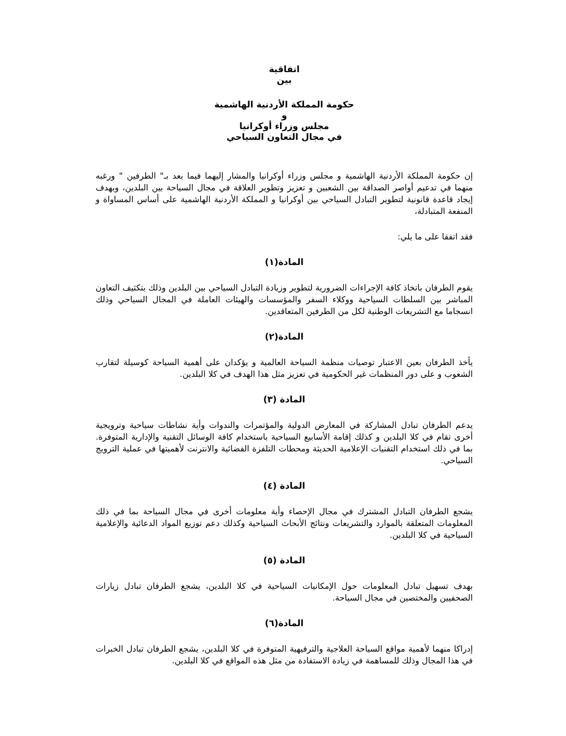اتفاقية
بين
حكومة المملكة الأردنية الهاشمية
و
مجلس وزراء أوكرانيا
في مجال التعاون السياحي
إن حكومة المملكة الأردنية الهاشمية و مجلس وزراء أوكرانيا والمشار إليهما فيما بعد بـ" الطرفين " ورغبه منهما في تدعيم أواصر الصداقة بين الشعبين و تعزيز وتطوير العلاقة في مجال السياحة بين البلدين، وبهدف إيجاد قاعدة قانونية لتطوير التبادل السياحي بين أوكرانيا و المملكة الأردنية الهاشمية على أساس المساواة و المنفعة المتبادلة،
فقد اتفقا على ما يلي:
المادة(١)
يقوم الطرفان باتخاذ كافة الإجراءات الضرورية لتطوير وزيادة التبادل السياحي بين البلدين وذلك بتكثيف التعاون المباشر بين السلطات السياحية ووكلاء السفر والمؤسسات والهيئات العاملة في المجال السياحي وذلك انسجاما مع التشريعات الوطنية لكل من الطرفين المتعاقدين.
المادة(٢)
يأخذ الطرفان بعين الاعتبار توصيات منظمة السياحة العالمية و يؤكدان على أهمية السياحة كوسيلة لتقارب الشعوب و على دور المنظمات غير الحكومية في تعزيز مثل هذا الهدف في كلا البلدين.
المادة (٣)
يدعم الطرفان تبادل المشاركة في المعارض الدولية والمؤتمرات والندوات وأية نشاطات سياحية وترويجية أخرى تقام في كلا البلدين و كذلك إقامة الأسابيع السياحية باستخدام كافة الوسائل التقنية والإدارية المتوفرة. بما في ذلك استخدام التقنيات الإعلامية الحديثة ومحطات التلفزة الفضائية والانترنت لأهميتها في عملية الترويج السياحي.
المادة (٤)
يشجع الطرفان التبادل المشترك في مجال الإحصاء وأية معلومات أخرى في مجال السياحة بما في ذلك المعلومات المتعلقة بالموارد والتشريعات ونتائج الأبحاث السياحية وكذلك دعم توزيع المواد الدعائية والإعلامية السياحية في كلا البلدين.
المادة (٥)
بهدف تسهيل تبادل المعلومات حول الإمكانيات السياحية في كلا البلدين، يشجع الطرفان تبادل زيارات الصحفيين والمختصين في مجال السياحة.
المادة(٦)
إدراكا منهما لأهمية مواقع السياحة العلاجية والترفيهية المتوفرة في كلا البلدين، يشجع الطرفان تبادل الخبرات في هذا المجال وذلك للمساهمة في زيادة الاستفادة من مثل هذه المواقع في كلا البلدين.